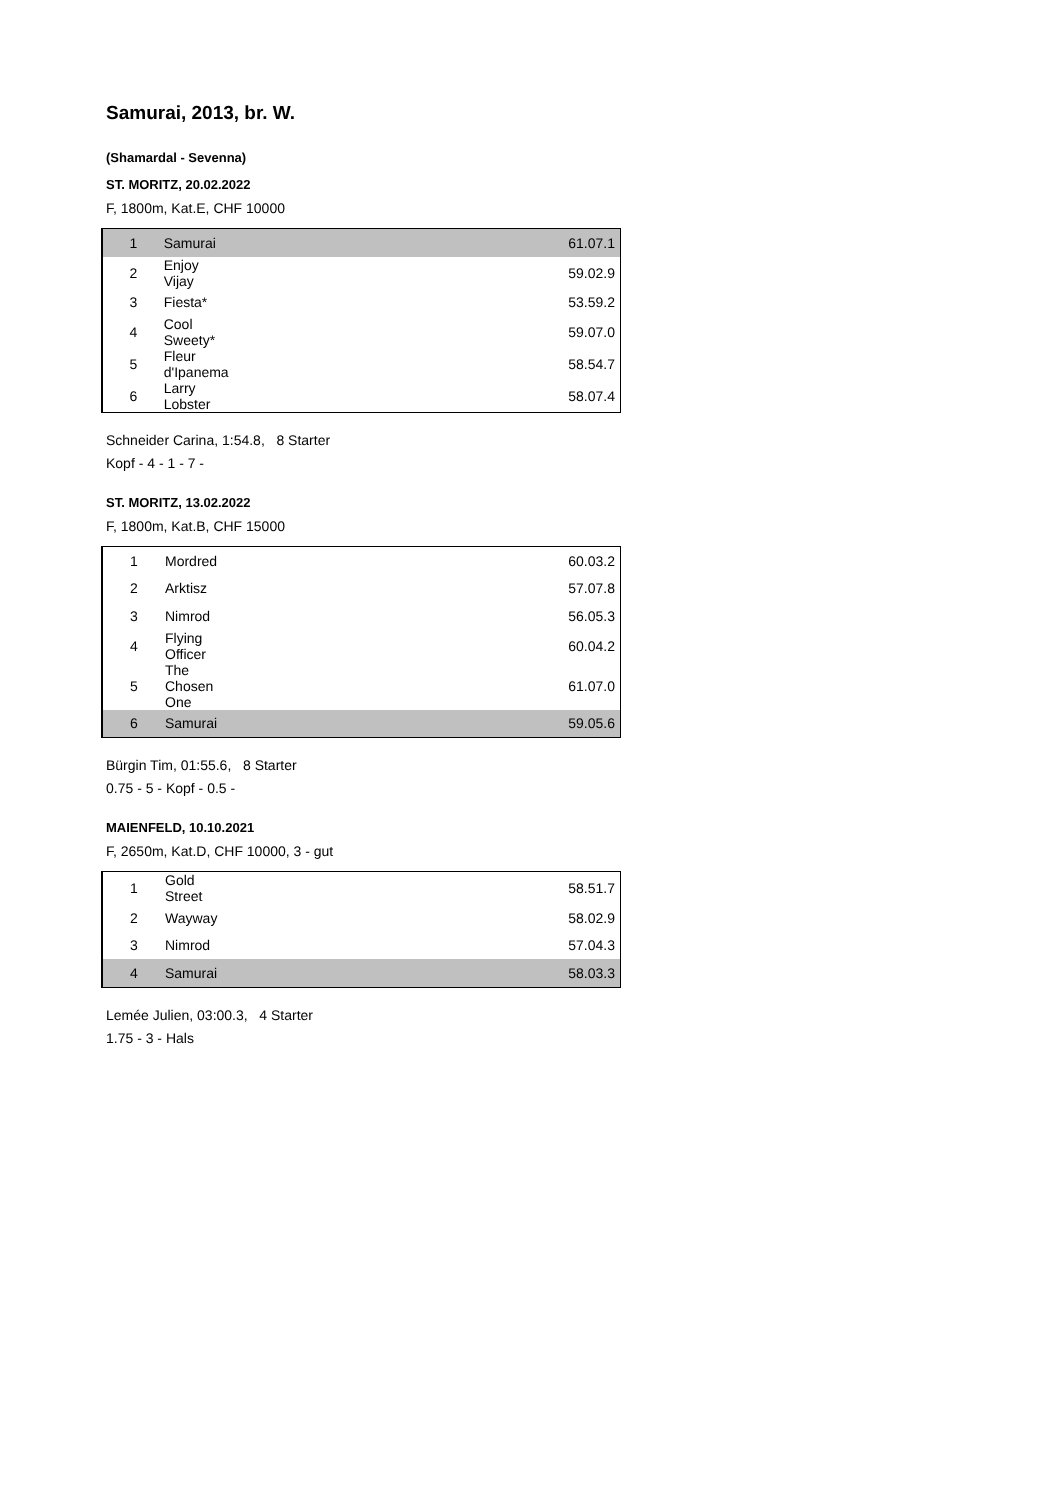Samurai, 2013, br. W.
(Shamardal - Sevenna)
ST. MORITZ, 20.02.2022
F, 1800m, Kat.E, CHF 10000
| 1 | Samurai | 61.0 | 7.1 |
| 2 | Enjoy Vijay | 59.0 | 2.9 |
| 3 | Fiesta* | 53.5 | 9.2 |
| 4 | Cool Sweety* | 59.0 | 7.0 |
| 5 | Fleur d'Ipanema | 58.5 | 4.7 |
| 6 | Larry Lobster | 58.0 | 7.4 |
Schneider Carina, 1:54.8, 8 Starter
Kopf - 4 - 1 - 7 -
ST. MORITZ, 13.02.2022
F, 1800m, Kat.B, CHF 15000
| 1 | Mordred | 60.0 | 3.2 |
| 2 | Arktisz | 57.0 | 7.8 |
| 3 | Nimrod | 56.0 | 5.3 |
| 4 | Flying Officer | 60.0 | 4.2 |
| 5 | The Chosen One | 61.0 | 7.0 |
| 6 | Samurai | 59.0 | 5.6 |
Bürgin Tim, 01:55.6, 8 Starter
0.75 - 5 - Kopf - 0.5 -
MAIENFELD, 10.10.2021
F, 2650m, Kat.D, CHF 10000, 3 - gut
| 1 | Gold Street | 58.5 | 1.7 |
| 2 | Wayway | 58.0 | 2.9 |
| 3 | Nimrod | 57.0 | 4.3 |
| 4 | Samurai | 58.0 | 3.3 |
Lemée Julien, 03:00.3, 4 Starter
1.75 - 3 - Hals